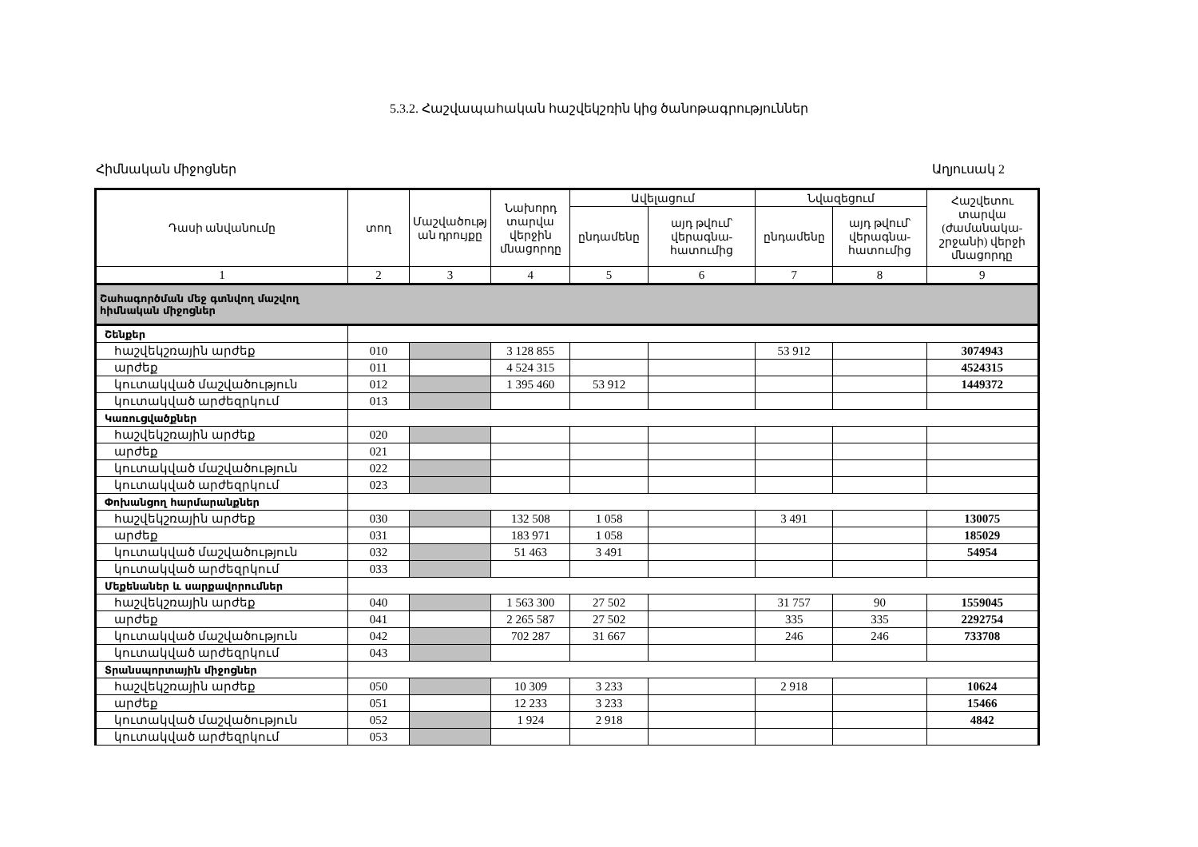5.3.2. Հաշվապահական հաշվեկշռին կից ծանոթագրություններ
Հիմնական միջոցներ Աղյուսակ 2
| Դասի անվանումը | տող | Մաշվածությ ան դրույքը | Նախորդ տարվա վերջին մնացորդը | Ավելացում | | Նվազեցում | | Հաշվետու տարվա (ժամանակա-շրջանի) վերջի մնացորդը |
| --- | --- | --- | --- | --- | --- | --- | --- | --- |
| | | | | ընդամենը | այդ թվում՝ վերագնա-հատումից | ընդամենը | այդ թվում՝ վերագնա-հատումից | |
| 1 | 2 | 3 | 4 | 5 | 6 | 7 | 8 | 9 |
| Շահագործման մեջ գտնվող մաշվող հիմնական միջոցներ | | | | | | | | |
| Շենքեր | | | | | | | | |
| հաշվեկշռային արժեք | 010 | | 3 128 855 | | | 53 912 | | 3074943 |
| արժեք | 011 | | 4 524 315 | | | | | 4524315 |
| կուտակված մաշվածություն | 012 | | 1 395 460 | 53 912 | | | | 1449372 |
| կուտակված արժեզրկում | 013 | | | | | | | |
| Կառուցվածքներ | | | | | | | | |
| հաշվեկշռային արժեք | 020 | | | | | | | |
| արժեք | 021 | | | | | | | |
| կուտակված մաշվածություն | 022 | | | | | | | |
| կուտակված արժեզրկում | 023 | | | | | | | |
| Փոխանցող հարմարանքներ | | | | | | | | |
| հաշվեկշռային արժեք | 030 | | 132 508 | 1 058 | | 3 491 | | 130075 |
| արժեք | 031 | | 183 971 | 1 058 | | | | 185029 |
| կուտակված մաշվածություն | 032 | | 51 463 | 3 491 | | | | 54954 |
| կուտակված արժեզրկում | 033 | | | | | | | |
| Մեքենաներ և սարքավորումներ | | | | | | | | |
| հաշվեկշռային արժեք | 040 | | 1 563 300 | 27 502 | | 31 757 | 90 | 1559045 |
| արժեք | 041 | | 2 265 587 | 27 502 | | 335 | 335 | 2292754 |
| կուտակված մաշվածություն | 042 | | 702 287 | 31 667 | | 246 | 246 | 733708 |
| կուտակված արժեզրկում | 043 | | | | | | | |
| Տրանսպորտային միջոցներ | | | | | | | | |
| հաշվեկշռային արժեք | 050 | | 10 309 | 3 233 | | 2 918 | | 10624 |
| արժեք | 051 | | 12 233 | 3 233 | | | | 15466 |
| կուտակված մաշվածություն | 052 | | 1 924 | 2 918 | | | | 4842 |
| կուտակված արժեզրկում | 053 | | | | | | | |